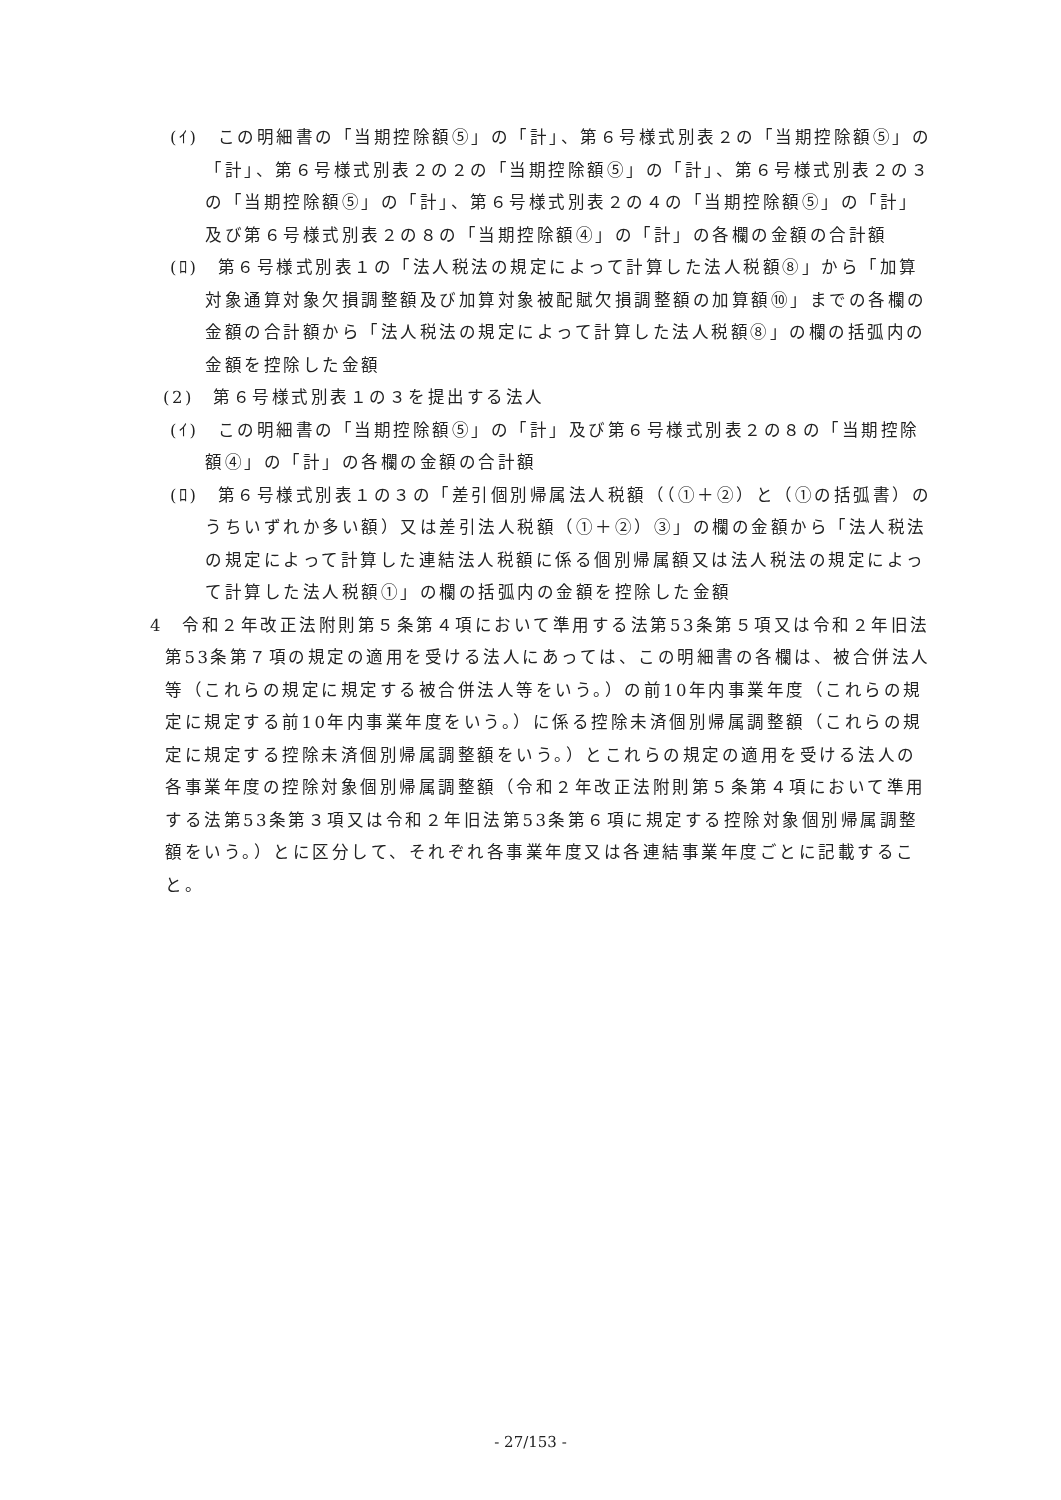(ｲ)　この明細書の「当期控除額⑤」の「計」、第６号様式別表２の「当期控除額⑤」の「計」、第６号様式別表２の２の「当期控除額⑤」の「計」、第６号様式別表２の３の「当期控除額⑤」の「計」、第６号様式別表２の４の「当期控除額⑤」の「計」及び第６号様式別表２の８の「当期控除額④」の「計」の各欄の金額の合計額
(ﾛ)　第６号様式別表１の「法人税法の規定によって計算した法人税額⑧」から「加算対象通算対象欠損調整額及び加算対象被配賦欠損調整額の加算額⑩」までの各欄の金額の合計額から「法人税法の規定によって計算した法人税額⑧」の欄の括弧内の金額を控除した金額
(2)　第６号様式別表１の３を提出する法人
(ｲ)　この明細書の「当期控除額⑤」の「計」及び第６号様式別表２の８の「当期控除額④」の「計」の各欄の金額の合計額
(ﾛ)　第６号様式別表１の３の「差引個別帰属法人税額（（①＋②）と（①の括弧書）のうちいずれか多い額）又は差引法人税額（①＋②）③」の欄の金額から「法人税法の規定によって計算した連結法人税額に係る個別帰属額又は法人税法の規定によって計算した法人税額①」の欄の括弧内の金額を控除した金額
4　令和２年改正法附則第５条第４項において準用する法第53条第５項又は令和２年旧法第53条第７項の規定の適用を受ける法人にあっては、この明細書の各欄は、被合併法人等（これらの規定に規定する被合併法人等をいう。）の前10年内事業年度（これらの規定に規定する前10年内事業年度をいう。）に係る控除未済個別帰属調整額（これらの規定に規定する控除未済個別帰属調整額をいう。）とこれらの規定の適用を受ける法人の各事業年度の控除対象個別帰属調整額（令和２年改正法附則第５条第４項において準用する法第53条第３項又は令和２年旧法第53条第６項に規定する控除対象個別帰属調整額をいう。）とに区分して、それぞれ各事業年度又は各連結事業年度ごとに記載すること。
- 27/153 -